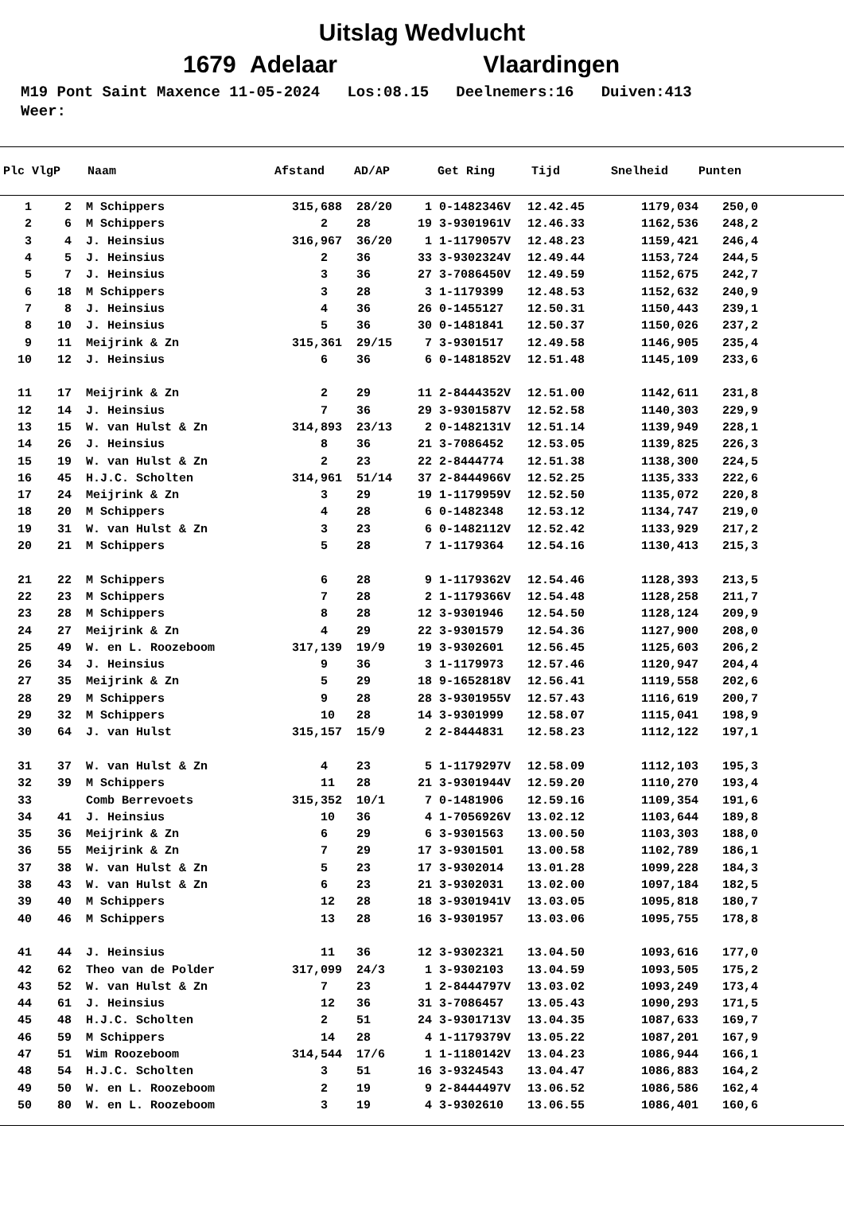Uitslag Wedvlucht
1679 Adelaar Vlaardingen
M19 Pont Saint Maxence 11-05-2024 Los:08.15 Deelnemers:16 Duiven:413 Weer:
| Plc | VlgP | Naam | Afstand | AD/AP | | Get Ring | Tijd | Snelheid | Punten |
| --- | --- | --- | --- | --- | --- | --- | --- | --- | --- |
| 1 | 2 | M Schippers | 315,688 | 28/20 | 1 | 0-1482346V | 12.42.45 | 1179,034 | 250,0 |
| 2 | 6 | M Schippers | 2 | 28 | 19 | 3-9301961V | 12.46.33 | 1162,536 | 248,2 |
| 3 | 4 | J. Heinsius | 316,967 | 36/20 | 1 | 1-1179057V | 12.48.23 | 1159,421 | 246,4 |
| 4 | 5 | J. Heinsius | 2 | 36 | 33 | 3-9302324V | 12.49.44 | 1153,724 | 244,5 |
| 5 | 7 | J. Heinsius | 3 | 36 | 27 | 3-7086450V | 12.49.59 | 1152,675 | 242,7 |
| 6 | 18 | M Schippers | 3 | 28 | 3 | 1-1179399 | 12.48.53 | 1152,632 | 240,9 |
| 7 | 8 | J. Heinsius | 4 | 36 | 26 | 0-1455127 | 12.50.31 | 1150,443 | 239,1 |
| 8 | 10 | J. Heinsius | 5 | 36 | 30 | 0-1481841 | 12.50.37 | 1150,026 | 237,2 |
| 9 | 11 | Meijrink & Zn | 315,361 | 29/15 | 7 | 3-9301517 | 12.49.58 | 1146,905 | 235,4 |
| 10 | 12 | J. Heinsius | 6 | 36 | 6 | 0-1481852V | 12.51.48 | 1145,109 | 233,6 |
| 11 | 17 | Meijrink & Zn | 2 | 29 | 11 | 2-8444352V | 12.51.00 | 1142,611 | 231,8 |
| 12 | 14 | J. Heinsius | 7 | 36 | 29 | 3-9301587V | 12.52.58 | 1140,303 | 229,9 |
| 13 | 15 | W. van Hulst & Zn | 314,893 | 23/13 | 2 | 0-1482131V | 12.51.14 | 1139,949 | 228,1 |
| 14 | 26 | J. Heinsius | 8 | 36 | 21 | 3-7086452 | 12.53.05 | 1139,825 | 226,3 |
| 15 | 19 | W. van Hulst & Zn | 2 | 23 | 22 | 2-8444774 | 12.51.38 | 1138,300 | 224,5 |
| 16 | 45 | H.J.C. Scholten | 314,961 | 51/14 | 37 | 2-8444966V | 12.52.25 | 1135,333 | 222,6 |
| 17 | 24 | Meijrink & Zn | 3 | 29 | 19 | 1-1179959V | 12.52.50 | 1135,072 | 220,8 |
| 18 | 20 | M Schippers | 4 | 28 | 6 | 0-1482348 | 12.53.12 | 1134,747 | 219,0 |
| 19 | 31 | W. van Hulst & Zn | 3 | 23 | 6 | 0-1482112V | 12.52.42 | 1133,929 | 217,2 |
| 20 | 21 | M Schippers | 5 | 28 | 7 | 1-1179364 | 12.54.16 | 1130,413 | 215,3 |
| 21 | 22 | M Schippers | 6 | 28 | 9 | 1-1179362V | 12.54.46 | 1128,393 | 213,5 |
| 22 | 23 | M Schippers | 7 | 28 | 2 | 1-1179366V | 12.54.48 | 1128,258 | 211,7 |
| 23 | 28 | M Schippers | 8 | 28 | 12 | 3-9301946 | 12.54.50 | 1128,124 | 209,9 |
| 24 | 27 | Meijrink & Zn | 4 | 29 | 22 | 3-9301579 | 12.54.36 | 1127,900 | 208,0 |
| 25 | 49 | W. en L. Roozeboom | 317,139 | 19/9 | 19 | 3-9302601 | 12.56.45 | 1125,603 | 206,2 |
| 26 | 34 | J. Heinsius | 9 | 36 | 3 | 1-1179973 | 12.57.46 | 1120,947 | 204,4 |
| 27 | 35 | Meijrink & Zn | 5 | 29 | 18 | 9-1652818V | 12.56.41 | 1119,558 | 202,6 |
| 28 | 29 | M Schippers | 9 | 28 | 28 | 3-9301955V | 12.57.43 | 1116,619 | 200,7 |
| 29 | 32 | M Schippers | 10 | 28 | 14 | 3-9301999 | 12.58.07 | 1115,041 | 198,9 |
| 30 | 64 | J. van Hulst | 315,157 | 15/9 | 2 | 2-8444831 | 12.58.23 | 1112,122 | 197,1 |
| 31 | 37 | W. van Hulst & Zn | 4 | 23 | 5 | 1-1179297V | 12.58.09 | 1112,103 | 195,3 |
| 32 | 39 | M Schippers | 11 | 28 | 21 | 3-9301944V | 12.59.20 | 1110,270 | 193,4 |
| 33 | | Comb Berrevoets | 315,352 | 10/1 | 7 | 0-1481906 | 12.59.16 | 1109,354 | 191,6 |
| 34 | 41 | J. Heinsius | 10 | 36 | 4 | 1-7056926V | 13.02.12 | 1103,644 | 189,8 |
| 35 | 36 | Meijrink & Zn | 6 | 29 | 6 | 3-9301563 | 13.00.50 | 1103,303 | 188,0 |
| 36 | 55 | Meijrink & Zn | 7 | 29 | 17 | 3-9301501 | 13.00.58 | 1102,789 | 186,1 |
| 37 | 38 | W. van Hulst & Zn | 5 | 23 | 17 | 3-9302014 | 13.01.28 | 1099,228 | 184,3 |
| 38 | 43 | W. van Hulst & Zn | 6 | 23 | 21 | 3-9302031 | 13.02.00 | 1097,184 | 182,5 |
| 39 | 40 | M Schippers | 12 | 28 | 18 | 3-9301941V | 13.03.05 | 1095,818 | 180,7 |
| 40 | 46 | M Schippers | 13 | 28 | 16 | 3-9301957 | 13.03.06 | 1095,755 | 178,8 |
| 41 | 44 | J. Heinsius | 11 | 36 | 12 | 3-9302321 | 13.04.50 | 1093,616 | 177,0 |
| 42 | 62 | Theo van de Polder | 317,099 | 24/3 | 1 | 3-9302103 | 13.04.59 | 1093,505 | 175,2 |
| 43 | 52 | W. van Hulst & Zn | 7 | 23 | 1 | 2-8444797V | 13.03.02 | 1093,249 | 173,4 |
| 44 | 61 | J. Heinsius | 12 | 36 | 31 | 3-7086457 | 13.05.43 | 1090,293 | 171,5 |
| 45 | 48 | H.J.C. Scholten | 2 | 51 | 24 | 3-9301713V | 13.04.35 | 1087,633 | 169,7 |
| 46 | 59 | M Schippers | 14 | 28 | 4 | 1-1179379V | 13.05.22 | 1087,201 | 167,9 |
| 47 | 51 | Wim Roozeboom | 314,544 | 17/6 | 1 | 1-1180142V | 13.04.23 | 1086,944 | 166,1 |
| 48 | 54 | H.J.C. Scholten | 3 | 51 | 16 | 3-9324543 | 13.04.47 | 1086,883 | 164,2 |
| 49 | 50 | W. en L. Roozeboom | 2 | 19 | 9 | 2-8444497V | 13.06.52 | 1086,586 | 162,4 |
| 50 | 80 | W. en L. Roozeboom | 3 | 19 | 4 | 3-9302610 | 13.06.55 | 1086,401 | 160,6 |